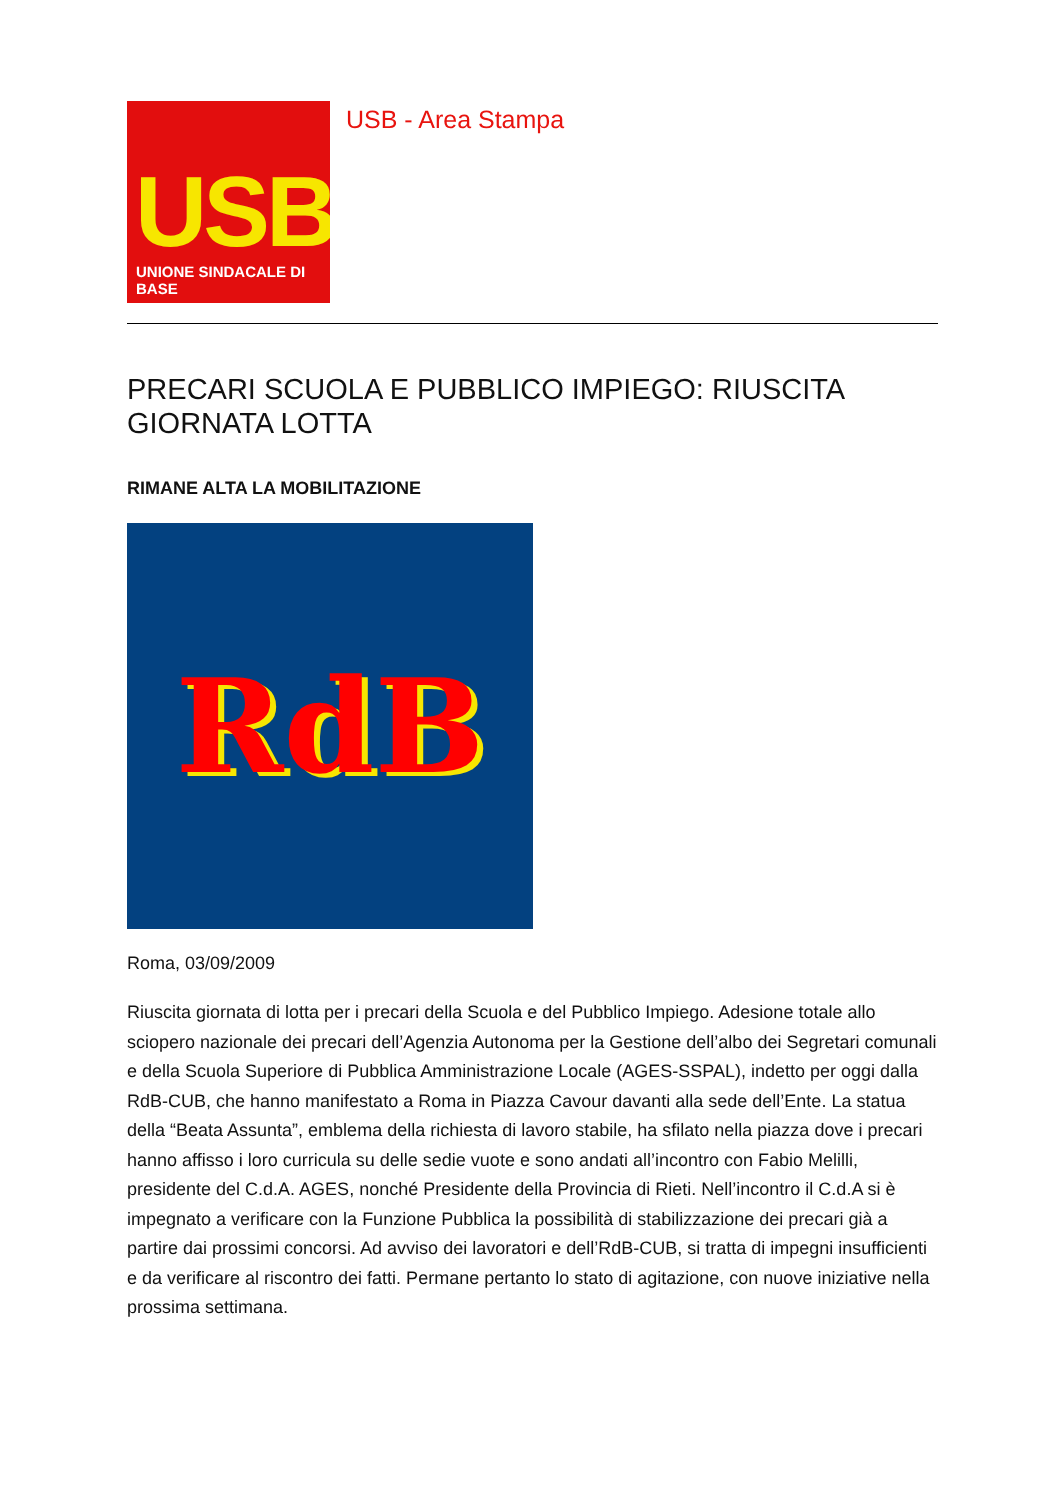USB
UNIONE SINDACALE DI BASE
USB - Area Stampa
PRECARI SCUOLA E PUBBLICO IMPIEGO: RIUSCITA GIORNATA LOTTA
RIMANE ALTA LA MOBILITAZIONE
RdB
Roma, 03/09/2009
Riuscita giornata di lotta per i precari della Scuola e del Pubblico Impiego. Adesione totale allo sciopero nazionale dei precari dell’Agenzia Autonoma per la Gestione dell’albo dei Segretari comunali e della Scuola Superiore di Pubblica Amministrazione Locale (AGES-SSPAL), indetto per oggi dalla RdB-CUB, che hanno manifestato a Roma in Piazza Cavour davanti alla sede dell’Ente. La statua della “Beata Assunta”, emblema della richiesta di lavoro stabile, ha sfilato nella piazza dove i precari hanno affisso i loro curricula su delle sedie vuote e sono andati all’incontro con Fabio Melilli, presidente del C.d.A. AGES, nonché Presidente della Provincia di Rieti. Nell’incontro il C.d.A si è impegnato a verificare con la Funzione Pubblica la possibilità di stabilizzazione dei precari già a partire dai prossimi concorsi. Ad avviso dei lavoratori e dell’RdB-CUB, si tratta di impegni insufficienti e da verificare al riscontro dei fatti. Permane pertanto lo stato di agitazione, con nuove iniziative nella prossima settimana.